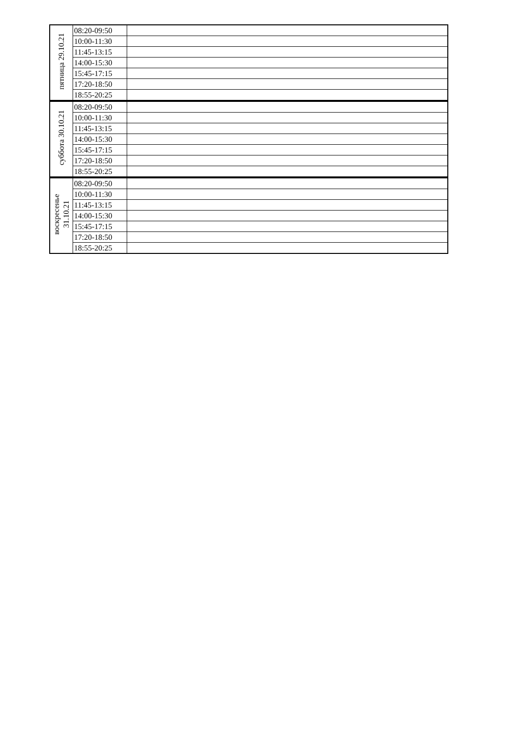| пятница 29.10.21 | 08:20-09:50 | |
| | 10:00-11:30 | |
| | 11:45-13:15 | |
| | 14:00-15:30 | |
| | 15:45-17:15 | |
| | 17:20-18:50 | |
| | 18:55-20:25 | |
| суббота 30.10.21 | 08:20-09:50 | |
| | 10:00-11:30 | |
| | 11:45-13:15 | |
| | 14:00-15:30 | |
| | 15:45-17:15 | |
| | 17:20-18:50 | |
| | 18:55-20:25 | |
| воскресенье 31.10.21 | 08:20-09:50 | |
| | 10:00-11:30 | |
| | 11:45-13:15 | |
| | 14:00-15:30 | |
| | 15:45-17:15 | |
| | 17:20-18:50 | |
| | 18:55-20:25 | |